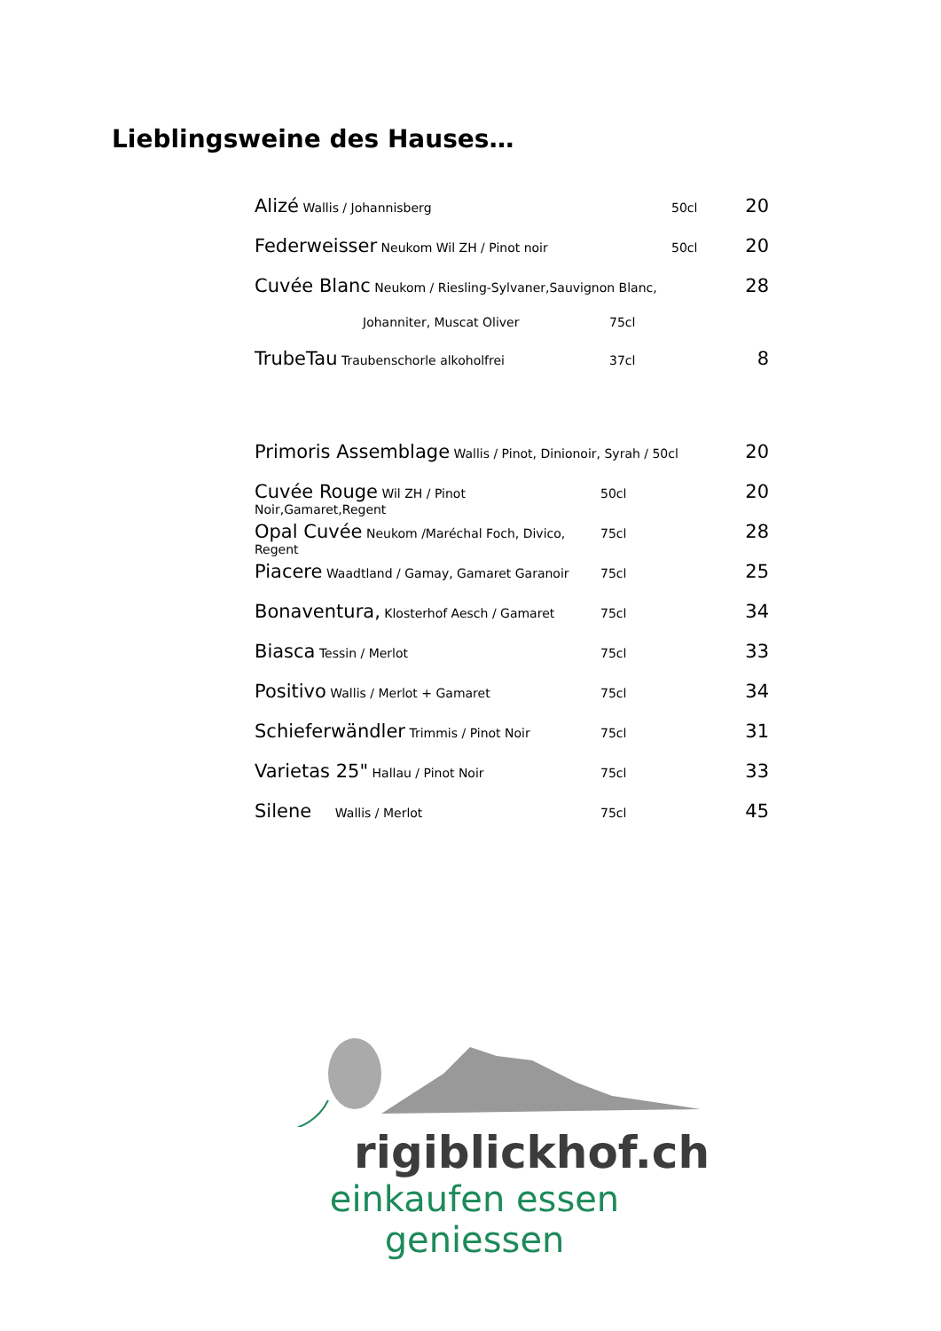Lieblingsweine des Hauses…
Alizé Wallis / Johannisberg 50cl 20
Federweisser Neukom Wil ZH / Pinot noir 50cl 20
Cuvée Blanc Neukom / Riesling-Sylvaner,Sauvignon Blanc, 28
Johanniter, Muscat Oliver 75cl
TrubeTau Traubenschorle alkoholfrei 37cl 8
Primoris Assemblage Wallis / Pinot, Dinionoir, Syrah / 50cl 20
Cuvée Rouge Wil ZH / Pinot Noir,Gamaret,Regent 50cl 20
Opal Cuvée Neukom /Maréchal Foch, Divico, Regent 75cl 28
Piacere Waadtland / Gamay, Gamaret Garanoir 75cl 25
Bonaventura, Klosterhof Aesch / Gamaret 75cl 34
Biasca Tessin / Merlot 75cl 33
Positivo Wallis / Merlot + Gamaret 75cl 34
Schieferwändler Trimmis / Pinot Noir 75cl 31
Varietas 25" Hallau / Pinot Noir 75cl 33
Silene Wallis / Merlot 75cl 45
rigiblickhof.ch
einkaufen essen geniessen